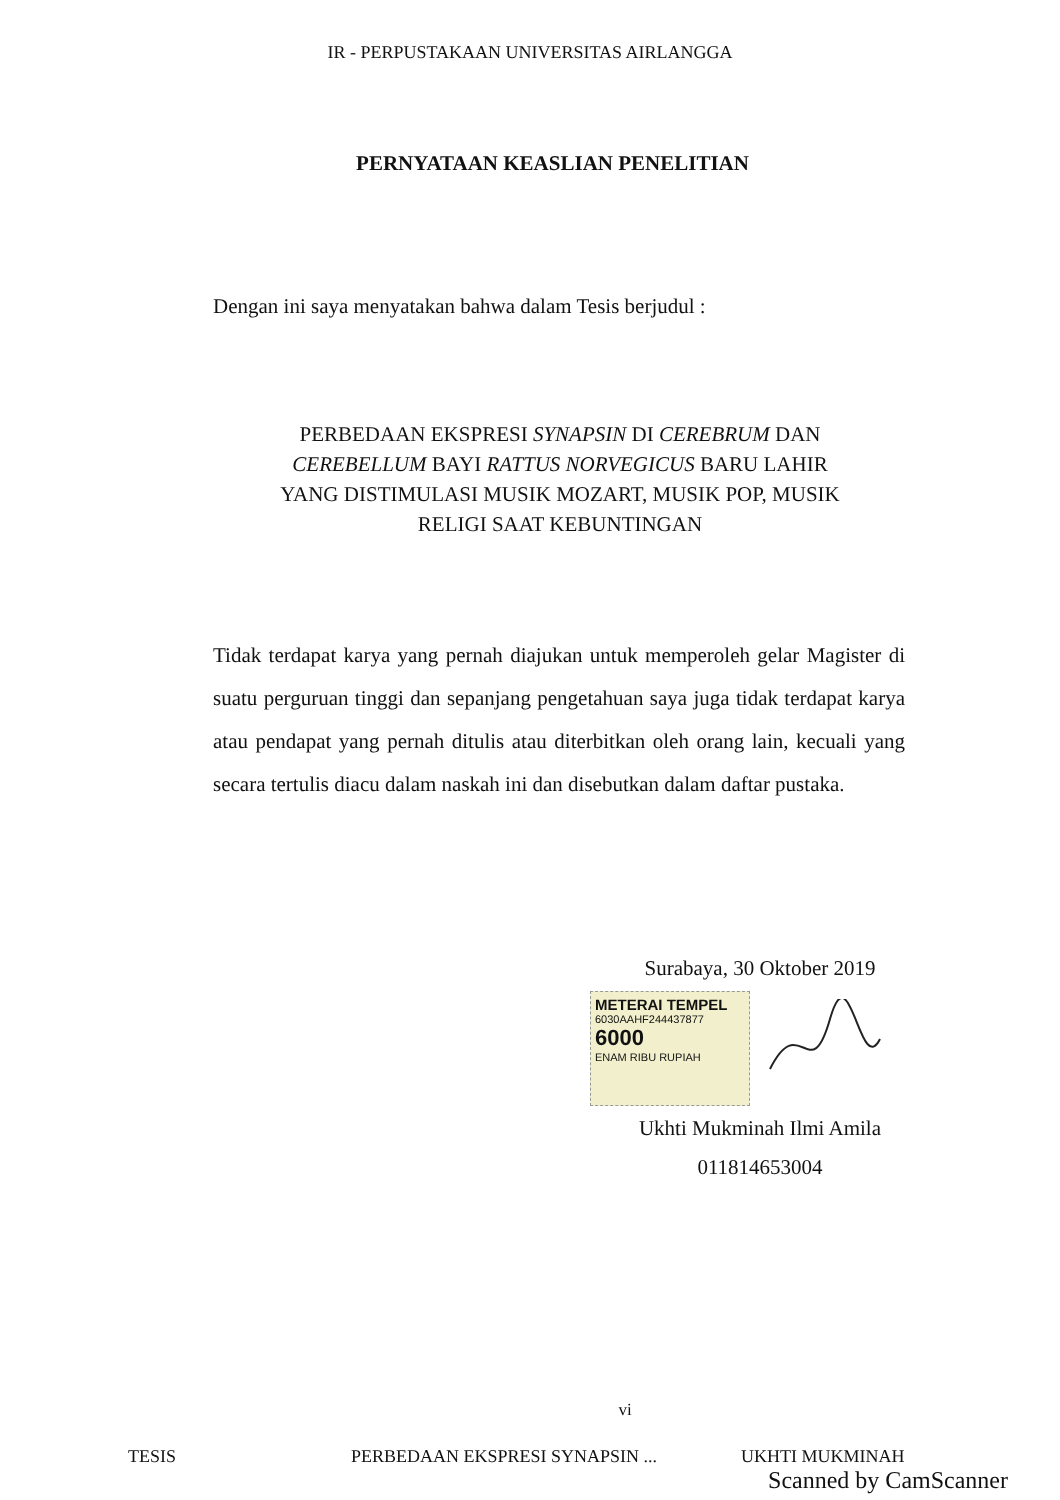IR - PERPUSTAKAAN UNIVERSITAS AIRLANGGA
PERNYATAAN KEASLIAN PENELITIAN
Dengan ini saya menyatakan bahwa dalam Tesis berjudul :
PERBEDAAN EKSPRESI SYNAPSIN DI CEREBRUM DAN
CEREBELLUM BAYI RATTUS NORVEGICUS BARU LAHIR
YANG DISTIMULASI MUSIK MOZART, MUSIK POP, MUSIK
RELIGI SAAT KEBUNTINGAN
Tidak terdapat karya yang pernah diajukan untuk memperoleh gelar Magister di suatu perguruan tinggi dan sepanjang pengetahuan saya juga tidak terdapat karya atau pendapat yang pernah ditulis atau diterbitkan oleh orang lain, kecuali yang secara tertulis diacu dalam naskah ini dan disebutkan dalam daftar pustaka.
Surabaya, 30 Oktober 2019
METERAI TEMPEL
6030AAHF244437877
6000
ENAM RIBU RUPIAH
Ukhti Mukminah Ilmi Amila
011814653004
vi
TESIS PERBEDAAN EKSPRESI SYNAPSIN ... UKHTI MUKMINAH
Scanned by CamScanner